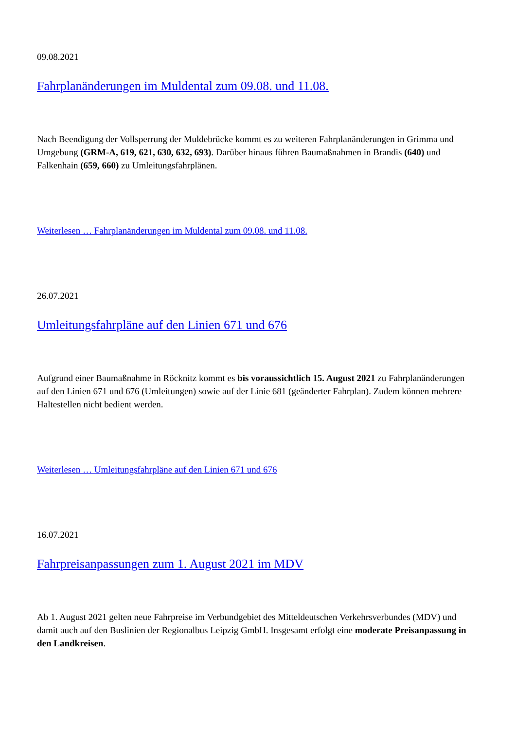09.08.2021
Fahrplanänderungen im Muldental zum 09.08. und 11.08.
Nach Beendigung der Vollsperrung der Muldebrücke kommt es zu weiteren Fahrplanänderungen in Grimma und Umgebung (GRM-A, 619, 621, 630, 632, 693). Darüber hinaus führen Baumaßnahmen in Brandis (640) und Falkenhain (659, 660) zu Umleitungsfahrplänen.
Weiterlesen … Fahrplanänderungen im Muldental zum 09.08. und 11.08.
26.07.2021
Umleitungsfahrpläne auf den Linien 671 und 676
Aufgrund einer Baumaßnahme in Röcknitz kommt es bis voraussichtlich 15. August 2021 zu Fahrplanänderungen auf den Linien 671 und 676 (Umleitungen) sowie auf der Linie 681 (geänderter Fahrplan). Zudem können mehrere Haltestellen nicht bedient werden.
Weiterlesen … Umleitungsfahrpläne auf den Linien 671 und 676
16.07.2021
Fahrpreisanpassungen zum 1. August 2021 im MDV
Ab 1. August 2021 gelten neue Fahrpreise im Verbundgebiet des Mitteldeutschen Verkehrsverbundes (MDV) und damit auch auf den Buslinien der Regionalbus Leipzig GmbH. Insgesamt erfolgt eine moderate Preisanpassung in den Landkreisen.